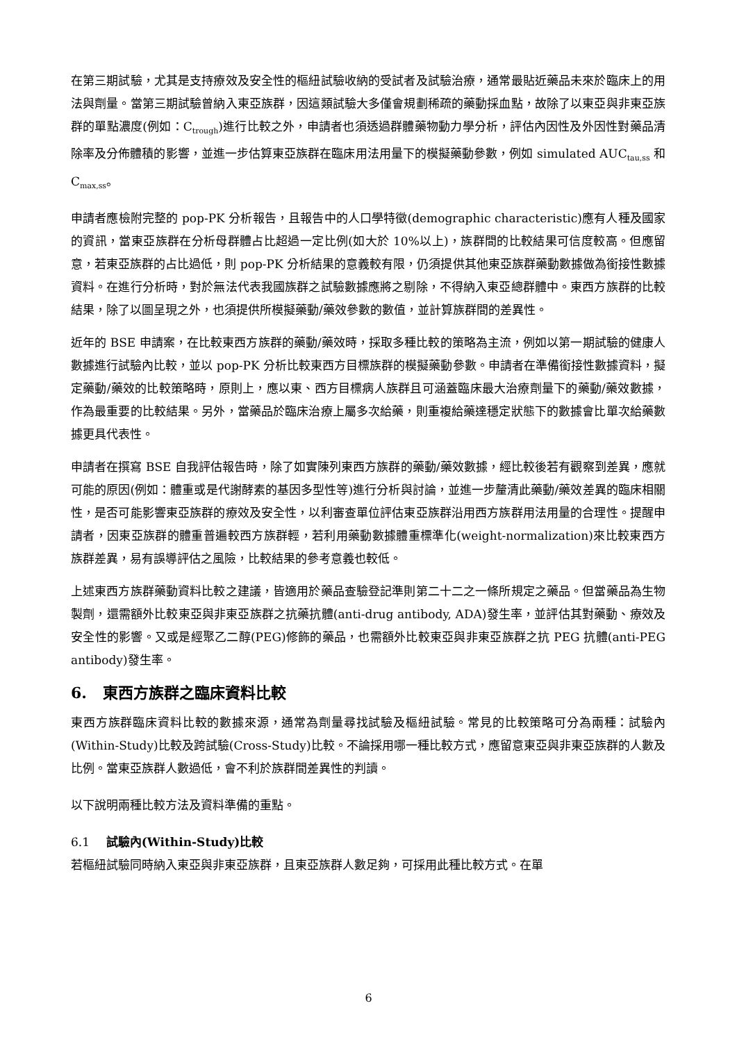在第三期試驗，尤其是支持療效及安全性的樞紐試驗收納的受試者及試驗治療，通常最貼近藥品未來於臨床上的用法與劑量。當第三期試驗曾納入東亞族群，因這類試驗大多僅會規劃稀疏的藥動採血點，故除了以東亞與非東亞族群的單點濃度(例如：C<sub>trough</sub>)進行比較之外，申請者也須透過群體藥物動力學分析，評估內因性及外因性對藥品清除率及分佈體積的影響，並進一步估算東亞族群在臨床用法用量下的模擬藥動參數，例如 simulated AUC<sub>tau,ss</sub> 和 C<sub>max,ss</sub>。
申請者應檢附完整的 pop-PK 分析報告，且報告中的人口學特徵(demographic characteristic)應有人種及國家的資訊，當東亞族群在分析母群體占比超過一定比例(如大於 10%以上)，族群間的比較結果可信度較高。但應留意，若東亞族群的占比過低，則 pop-PK 分析結果的意義較有限，仍須提供其他東亞族群藥動數據做為銜接性數據資料。在進行分析時，對於無法代表我國族群之試驗數據應將之剔除，不得納入東亞總群體中。東西方族群的比較結果，除了以圖呈現之外，也須提供所模擬藥動/藥效參數的數值，並計算族群間的差異性。
近年的 BSE 申請案，在比較東西方族群的藥動/藥效時，採取多種比較的策略為主流，例如以第一期試驗的健康人數據進行試驗內比較，並以 pop-PK 分析比較東西方目標族群的模擬藥動參數。申請者在準備銜接性數據資料，擬定藥動/藥效的比較策略時，原則上，應以東、西方目標病人族群且可涵蓋臨床最大治療劑量下的藥動/藥效數據，作為最重要的比較結果。另外，當藥品於臨床治療上屬多次給藥，則重複給藥達穩定狀態下的數據會比單次給藥數據更具代表性。
申請者在撰寫 BSE 自我評估報告時，除了如實陳列東西方族群的藥動/藥效數據，經比較後若有觀察到差異，應就可能的原因(例如：體重或是代謝酵素的基因多型性等)進行分析與討論，並進一步釐清此藥動/藥效差異的臨床相關性，是否可能影響東亞族群的療效及安全性，以利審查單位評估東亞族群沿用西方族群用法用量的合理性。提醒申請者，因東亞族群的體重普遍較西方族群輕，若利用藥動數據體重標準化(weight-normalization)來比較東西方族群差異，易有誤導評估之風險，比較結果的參考意義也較低。
上述東西方族群藥動資料比較之建議，皆適用於藥品查驗登記準則第二十二之一條所規定之藥品。但當藥品為生物製劑，還需額外比較東亞與非東亞族群之抗藥抗體(anti-drug antibody, ADA)發生率，並評估其對藥動、療效及安全性的影響。又或是經聚乙二醇(PEG)修飾的藥品，也需額外比較東亞與非東亞族群之抗 PEG 抗體(anti-PEG antibody)發生率。
6. 東西方族群之臨床資料比較
東西方族群臨床資料比較的數據來源，通常為劑量尋找試驗及樞紐試驗。常見的比較策略可分為兩種：試驗內(Within-Study)比較及跨試驗(Cross-Study)比較。不論採用哪一種比較方式，應留意東亞與非東亞族群的人數及比例。當東亞族群人數過低，會不利於族群間差異性的判讀。
以下說明兩種比較方法及資料準備的重點。
6.1 試驗內(Within-Study)比較
若樞紐試驗同時納入東亞與非東亞族群，且東亞族群人數足夠，可採用此種比較方式。在單
6